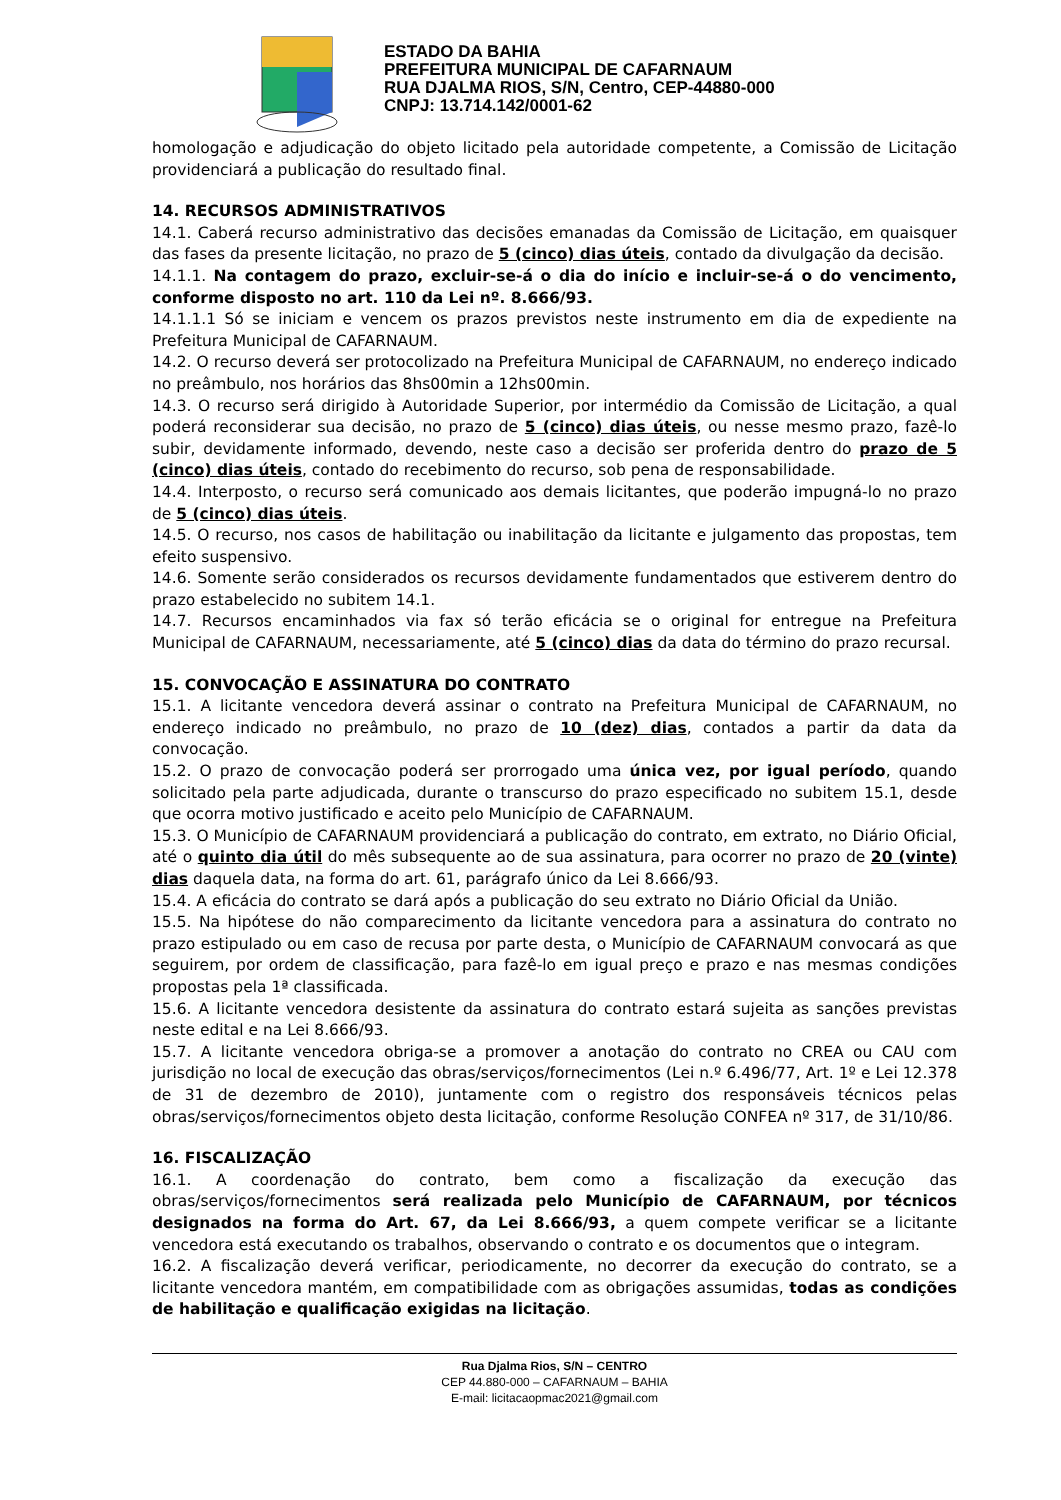ESTADO DA BAHIA
PREFEITURA MUNICIPAL DE CAFARNAUM
RUA DJALMA RIOS, S/N, Centro, CEP-44880-000
CNPJ: 13.714.142/0001-62
homologação e adjudicação do objeto licitado pela autoridade competente, a Comissão de Licitação providenciará a publicação do resultado final.
14. RECURSOS ADMINISTRATIVOS
14.1. Caberá recurso administrativo das decisões emanadas da Comissão de Licitação, em quaisquer das fases da presente licitação, no prazo de 5 (cinco) dias úteis, contado da divulgação da decisão.
14.1.1. Na contagem do prazo, excluir-se-á o dia do início e incluir-se-á o do vencimento, conforme disposto no art. 110 da Lei nº. 8.666/93.
14.1.1.1 Só se iniciam e vencem os prazos previstos neste instrumento em dia de expediente na Prefeitura Municipal de CAFARNAUM.
14.2. O recurso deverá ser protocolizado na Prefeitura Municipal de CAFARNAUM, no endereço indicado no preâmbulo, nos horários das 8hs00min a 12hs00min.
14.3. O recurso será dirigido à Autoridade Superior, por intermédio da Comissão de Licitação, a qual poderá reconsiderar sua decisão, no prazo de 5 (cinco) dias úteis, ou nesse mesmo prazo, fazê-lo subir, devidamente informado, devendo, neste caso a decisão ser proferida dentro do prazo de 5 (cinco) dias úteis, contado do recebimento do recurso, sob pena de responsabilidade.
14.4. Interposto, o recurso será comunicado aos demais licitantes, que poderão impugná-lo no prazo de 5 (cinco) dias úteis.
14.5. O recurso, nos casos de habilitação ou inabilitação da licitante e julgamento das propostas, tem efeito suspensivo.
14.6. Somente serão considerados os recursos devidamente fundamentados que estiverem dentro do prazo estabelecido no subitem 14.1.
14.7. Recursos encaminhados via fax só terão eficácia se o original for entregue na Prefeitura Municipal de CAFARNAUM, necessariamente, até 5 (cinco) dias da data do término do prazo recursal.
15. CONVOCAÇÃO E ASSINATURA DO CONTRATO
15.1. A licitante vencedora deverá assinar o contrato na Prefeitura Municipal de CAFARNAUM, no endereço indicado no preâmbulo, no prazo de 10 (dez) dias, contados a partir da data da convocação.
15.2. O prazo de convocação poderá ser prorrogado uma única vez, por igual período, quando solicitado pela parte adjudicada, durante o transcurso do prazo especificado no subitem 15.1, desde que ocorra motivo justificado e aceito pelo Município de CAFARNAUM.
15.3. O Município de CAFARNAUM providenciará a publicação do contrato, em extrato, no Diário Oficial, até o quinto dia útil do mês subsequente ao de sua assinatura, para ocorrer no prazo de 20 (vinte) dias daquela data, na forma do art. 61, parágrafo único da Lei 8.666/93.
15.4. A eficácia do contrato se dará após a publicação do seu extrato no Diário Oficial da União.
15.5. Na hipótese do não comparecimento da licitante vencedora para a assinatura do contrato no prazo estipulado ou em caso de recusa por parte desta, o Município de CAFARNAUM convocará as que seguirem, por ordem de classificação, para fazê-lo em igual preço e prazo e nas mesmas condições propostas pela 1ª classificada.
15.6. A licitante vencedora desistente da assinatura do contrato estará sujeita as sanções previstas neste edital e na Lei 8.666/93.
15.7. A licitante vencedora obriga-se a promover a anotação do contrato no CREA ou CAU com jurisdição no local de execução das obras/serviços/fornecimentos (Lei n.º 6.496/77, Art. 1º e Lei 12.378 de 31 de dezembro de 2010), juntamente com o registro dos responsáveis técnicos pelas obras/serviços/fornecimentos objeto desta licitação, conforme Resolução CONFEA nº 317, de 31/10/86.
16. FISCALIZAÇÃO
16.1. A coordenação do contrato, bem como a fiscalização da execução das obras/serviços/fornecimentos será realizada pelo Município de CAFARNAUM, por técnicos designados na forma do Art. 67, da Lei 8.666/93, a quem compete verificar se a licitante vencedora está executando os trabalhos, observando o contrato e os documentos que o integram.
16.2. A fiscalização deverá verificar, periodicamente, no decorrer da execução do contrato, se a licitante vencedora mantém, em compatibilidade com as obrigações assumidas, todas as condições de habilitação e qualificação exigidas na licitação.
Rua Djalma Rios, S/N – CENTRO
CEP 44.880-000 – CAFARNAUM – BAHIA
E-mail: licitacaopmac2021@gmail.com